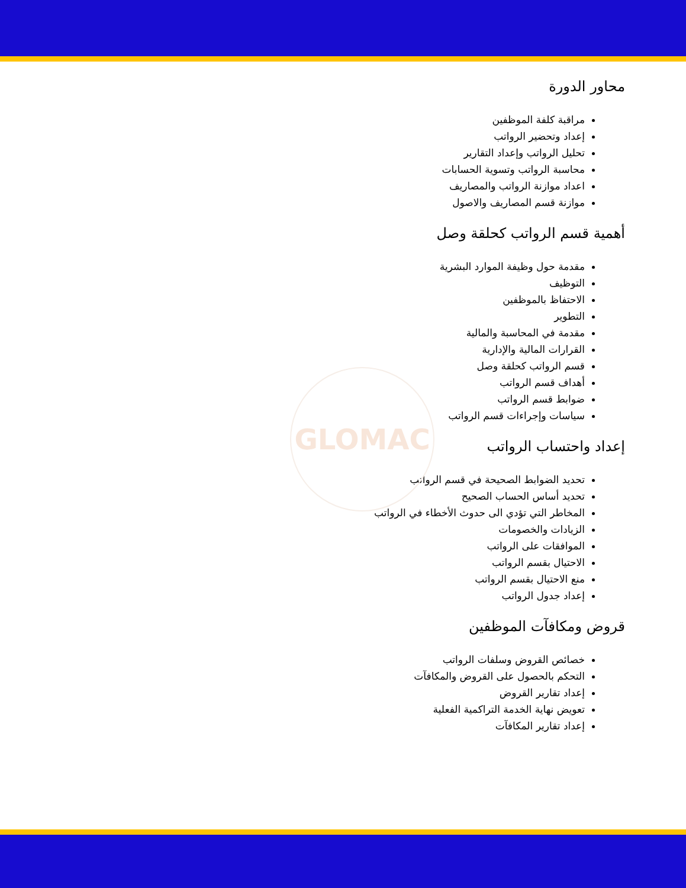GLOMAC
محاور الدورة
مراقبة كلفة الموظفين
إعداد وتحضير الرواتب
تحليل الرواتب وإعداد التقارير
محاسبة الرواتب وتسوية الحسابات
اعداد موازنة الرواتب والمصاريف
موازنة قسم المصاريف والاصول
أهمية قسم الرواتب كحلقة وصل
مقدمة حول وظيفة الموارد البشرية
التوظيف
الاحتفاظ بالموظفين
التطوير
مقدمة في المحاسبة والمالية
القرارات المالية والإدارية
قسم الرواتب كحلقة وصل
أهداف قسم الرواتب
ضوابط قسم الرواتب
سياسات وإجراءات قسم الرواتب
إعداد واحتساب الرواتب
تحديد الضوابط الصحيحة في قسم الرواتب
تحديد أساس الحساب الصحيح
المخاطر التي تؤدي الى حدوث الأخطاء في الرواتب
الزيادات والخصومات
الموافقات على الرواتب
الاحتيال بقسم الرواتب
منع الاحتيال بقسم الرواتب
إعداد جدول الرواتب
قروض ومكافآت الموظفين
خصائص القروض وسلفات الرواتب
التحكم بالحصول على القروض والمكافآت
إعداد تقارير القروض
تعويض نهاية الخدمة التراكمية الفعلية
إعداد تقارير المكافآت